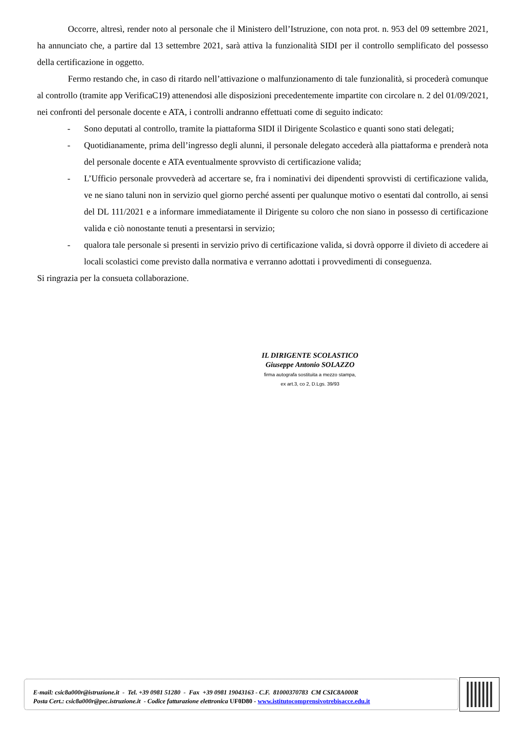Occorre, altresì, render noto al personale che il Ministero dell’Istruzione, con nota prot. n. 953 del 09 settembre 2021, ha annunciato che, a partire dal 13 settembre 2021, sarà attiva la funzionalità SIDI per il controllo semplificato del possesso della certificazione in oggetto.
Fermo restando che, in caso di ritardo nell’attivazione o malfunzionamento di tale funzionalità, si procederà comunque al controllo (tramite app VerificaC19) attenendosi alle disposizioni precedentemente impartite con circolare n. 2 del 01/09/2021, nei confronti del personale docente e ATA, i controlli andranno effettuati come di seguito indicato:
- Sono deputati al controllo, tramite la piattaforma SIDI il Dirigente Scolastico e quanti sono stati delegati;
- Quotidianamente, prima dell’ingresso degli alunni, il personale delegato accederà alla piattaforma e prenderà nota del personale docente e ATA eventualmente sprovvisto di certificazione valida;
- L’Ufficio personale provvederà ad accertare se, fra i nominativi dei dipendenti sprovvisti di certificazione valida, ve ne siano taluni non in servizio quel giorno perché assenti per qualunque motivo o esentati dal controllo, ai sensi del DL 111/2021 e a informare immediatamente il Dirigente su coloro che non siano in possesso di certificazione valida e ciò nonostante tenuti a presentarsi in servizio;
- qualora tale personale si presenti in servizio privo di certificazione valida, si dovrà opporre il divieto di accedere ai locali scolastici come previsto dalla normativa e verranno adottati i provvedimenti di conseguenza.
Si ringrazia per la consueta collaborazione.
IL DIRIGENTE SCOLASTICO
Giuseppe Antonio SOLAZZO
firma autografa sostituita a mezzo stampa,
ex art.3, co 2, D.Lgs. 39/93
E-mail: csic8a000r@istruzione.it - Tel. +39 0981 51280 - Fax +39 0981 19043163 - C.F. 81000370783 CM CSIC8A000R
Posta Cert.: csic8a000r@pec.istruzione.it - Codice fatturazione elettronica UF0D80 - www.istitutocomprensivotrebisacce.edu.it